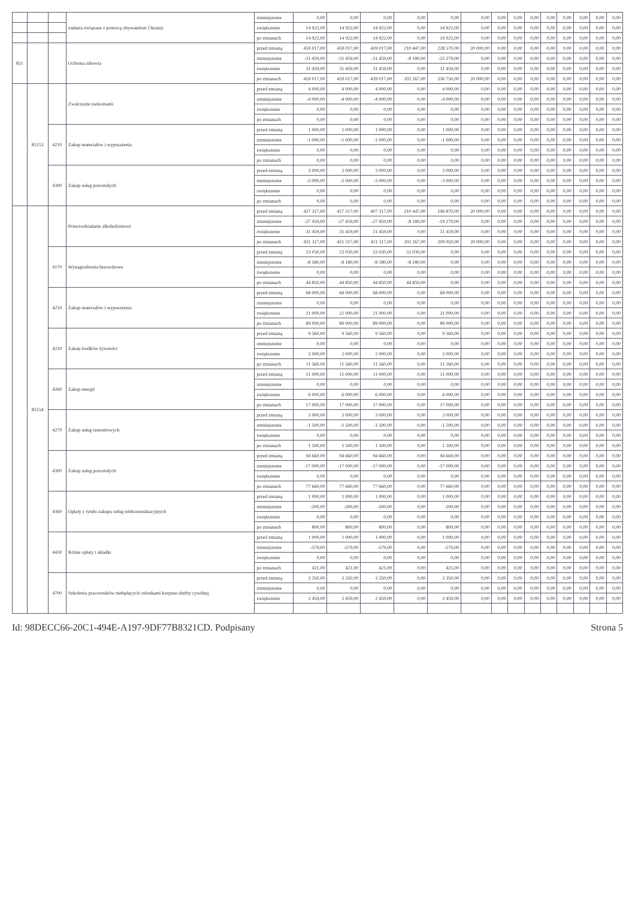| | | | zadania związane z pomocą obywatelom Ukrainy | zmniejszenie | 0,00 | 0,00 | 0,00 | 0,00 | 0,00 | 0,00 | 0,00 | 0,00 | 0,00 | 0,00 | 0,00 | 0,00 | 0,00 | 0,00 |
| | | | | zwiększenie | 14 922,00 | 14 922,00 | 14 922,00 | 0,00 | 14 922,00 | 0,00 | 0,00 | 0,00 | 0,00 | 0,00 | 0,00 | 0,00 | 0,00 | 0,00 |
| | | | | po zmianach | 14 922,00 | 14 922,00 | 14 922,00 | 0,00 | 14 922,00 | 0,00 | 0,00 | 0,00 | 0,00 | 0,00 | 0,00 | 0,00 | 0,00 | 0,00 |
| 851 | | | Ochrona zdrowia | przed zmianą | 459 017,00 | 459 017,00 | 439 017,00 | 210 447,00 | 228 570,00 | 20 000,00 | 0,00 | 0,00 | 0,00 | 0,00 | 0,00 | 0,00 | 0,00 | 0,00 |
| | | | | zmniejszenie | -31 459,00 | -31 459,00 | -31 459,00 | -8 180,00 | -23 279,00 | 0,00 | 0,00 | 0,00 | 0,00 | 0,00 | 0,00 | 0,00 | 0,00 | 0,00 |
| | | | | zwiększenie | 31 459,00 | 31 459,00 | 31 459,00 | 0,00 | 31 459,00 | 0,00 | 0,00 | 0,00 | 0,00 | 0,00 | 0,00 | 0,00 | 0,00 | 0,00 |
| | | | | po zmianach | 459 017,00 | 459 017,00 | 439 017,00 | 202 267,00 | 236 750,00 | 20 000,00 | 0,00 | 0,00 | 0,00 | 0,00 | 0,00 | 0,00 | 0,00 | 0,00 |
| | 85153 | | Zwalczanie narkomanii | przed zmianą | 4 000,00 | 4 000,00 | 4 000,00 | 0,00 | 4 000,00 | 0,00 | 0,00 | 0,00 | 0,00 | 0,00 | 0,00 | 0,00 | 0,00 | 0,00 |
| | | | | zmniejszenie | -4 000,00 | -4 000,00 | -4 000,00 | 0,00 | -4 000,00 | 0,00 | 0,00 | 0,00 | 0,00 | 0,00 | 0,00 | 0,00 | 0,00 | 0,00 |
| | | | | zwiększenie | 0,00 | 0,00 | 0,00 | 0,00 | 0,00 | 0,00 | 0,00 | 0,00 | 0,00 | 0,00 | 0,00 | 0,00 | 0,00 | 0,00 |
| | | | | po zmianach | 0,00 | 0,00 | 0,00 | 0,00 | 0,00 | 0,00 | 0,00 | 0,00 | 0,00 | 0,00 | 0,00 | 0,00 | 0,00 | 0,00 |
| | | 4210 | Zakup materiałów i wyposażenia | przed zmianą | 1 000,00 | 1 000,00 | 1 000,00 | 0,00 | 1 000,00 | 0,00 | 0,00 | 0,00 | 0,00 | 0,00 | 0,00 | 0,00 | 0,00 | 0,00 |
| | | | | zmniejszenie | -1 000,00 | -1 000,00 | -1 000,00 | 0,00 | -1 000,00 | 0,00 | 0,00 | 0,00 | 0,00 | 0,00 | 0,00 | 0,00 | 0,00 | 0,00 |
| | | | | zwiększenie | 0,00 | 0,00 | 0,00 | 0,00 | 0,00 | 0,00 | 0,00 | 0,00 | 0,00 | 0,00 | 0,00 | 0,00 | 0,00 | 0,00 |
| | | | | po zmianach | 0,00 | 0,00 | 0,00 | 0,00 | 0,00 | 0,00 | 0,00 | 0,00 | 0,00 | 0,00 | 0,00 | 0,00 | 0,00 | 0,00 |
| | | 4300 | Zakup usług pozostałych | przed zmianą | 3 000,00 | 3 000,00 | 3 000,00 | 0,00 | 3 000,00 | 0,00 | 0,00 | 0,00 | 0,00 | 0,00 | 0,00 | 0,00 | 0,00 | 0,00 |
| | | | | zmniejszenie | -3 000,00 | -3 000,00 | -3 000,00 | 0,00 | -3 000,00 | 0,00 | 0,00 | 0,00 | 0,00 | 0,00 | 0,00 | 0,00 | 0,00 | 0,00 |
| | | | | zwiększenie | 0,00 | 0,00 | 0,00 | 0,00 | 0,00 | 0,00 | 0,00 | 0,00 | 0,00 | 0,00 | 0,00 | 0,00 | 0,00 | 0,00 |
| | | | | po zmianach | 0,00 | 0,00 | 0,00 | 0,00 | 0,00 | 0,00 | 0,00 | 0,00 | 0,00 | 0,00 | 0,00 | 0,00 | 0,00 | 0,00 |
| | 85154 | | Przeciwdziałanie alkoholizmowi | przed zmianą | 427 317,00 | 427 317,00 | 407 317,00 | 210 447,00 | 196 870,00 | 20 000,00 | 0,00 | 0,00 | 0,00 | 0,00 | 0,00 | 0,00 | 0,00 | 0,00 |
| | | | | zmniejszenie | -27 459,00 | -27 459,00 | -27 459,00 | -8 180,00 | -19 279,00 | 0,00 | 0,00 | 0,00 | 0,00 | 0,00 | 0,00 | 0,00 | 0,00 | 0,00 |
| | | | | zwiększenie | 31 459,00 | 31 459,00 | 31 459,00 | 0,00 | 31 459,00 | 0,00 | 0,00 | 0,00 | 0,00 | 0,00 | 0,00 | 0,00 | 0,00 | 0,00 |
| | | | | po zmianach | 431 317,00 | 431 317,00 | 411 317,00 | 202 267,00 | 209 050,00 | 20 000,00 | 0,00 | 0,00 | 0,00 | 0,00 | 0,00 | 0,00 | 0,00 | 0,00 |
| | | 4170 | Wynagrodzenia bezosobowe | przed zmianą | 53 030,00 | 53 030,00 | 53 030,00 | 53 030,00 | 0,00 | 0,00 | 0,00 | 0,00 | 0,00 | 0,00 | 0,00 | 0,00 | 0,00 | 0,00 |
| | | | | zmniejszenie | -8 180,00 | -8 180,00 | -8 180,00 | -8 180,00 | 0,00 | 0,00 | 0,00 | 0,00 | 0,00 | 0,00 | 0,00 | 0,00 | 0,00 | 0,00 |
| | | | | zwiększenie | 0,00 | 0,00 | 0,00 | 0,00 | 0,00 | 0,00 | 0,00 | 0,00 | 0,00 | 0,00 | 0,00 | 0,00 | 0,00 | 0,00 |
| | | | | po zmianach | 44 850,00 | 44 850,00 | 44 850,00 | 44 850,00 | 0,00 | 0,00 | 0,00 | 0,00 | 0,00 | 0,00 | 0,00 | 0,00 | 0,00 | 0,00 |
| | | 4210 | Zakup materiałów i wyposażenia | przed zmianą | 68 000,00 | 68 000,00 | 68 000,00 | 0,00 | 68 000,00 | 0,00 | 0,00 | 0,00 | 0,00 | 0,00 | 0,00 | 0,00 | 0,00 | 0,00 |
| | | | | zmniejszenie | 0,00 | 0,00 | 0,00 | 0,00 | 0,00 | 0,00 | 0,00 | 0,00 | 0,00 | 0,00 | 0,00 | 0,00 | 0,00 | 0,00 |
| | | | | zwiększenie | 21 000,00 | 21 000,00 | 21 000,00 | 0,00 | 21 000,00 | 0,00 | 0,00 | 0,00 | 0,00 | 0,00 | 0,00 | 0,00 | 0,00 | 0,00 |
| | | | | po zmianach | 89 000,00 | 89 000,00 | 89 000,00 | 0,00 | 89 000,00 | 0,00 | 0,00 | 0,00 | 0,00 | 0,00 | 0,00 | 0,00 | 0,00 | 0,00 |
| | | 4220 | Zakup środków żywności | przed zmianą | 9 560,00 | 9 560,00 | 9 560,00 | 0,00 | 9 560,00 | 0,00 | 0,00 | 0,00 | 0,00 | 0,00 | 0,00 | 0,00 | 0,00 | 0,00 |
| | | | | zmniejszenie | 0,00 | 0,00 | 0,00 | 0,00 | 0,00 | 0,00 | 0,00 | 0,00 | 0,00 | 0,00 | 0,00 | 0,00 | 0,00 | 0,00 |
| | | | | zwiększenie | 2 000,00 | 2 000,00 | 2 000,00 | 0,00 | 2 000,00 | 0,00 | 0,00 | 0,00 | 0,00 | 0,00 | 0,00 | 0,00 | 0,00 | 0,00 |
| | | | | po zmianach | 11 560,00 | 11 560,00 | 11 560,00 | 0,00 | 11 560,00 | 0,00 | 0,00 | 0,00 | 0,00 | 0,00 | 0,00 | 0,00 | 0,00 | 0,00 |
| | | 4260 | Zakup energii | przed zmianą | 11 000,00 | 11 000,00 | 11 000,00 | 0,00 | 11 000,00 | 0,00 | 0,00 | 0,00 | 0,00 | 0,00 | 0,00 | 0,00 | 0,00 | 0,00 |
| | | | | zmniejszenie | 0,00 | 0,00 | 0,00 | 0,00 | 0,00 | 0,00 | 0,00 | 0,00 | 0,00 | 0,00 | 0,00 | 0,00 | 0,00 | 0,00 |
| | | | | zwiększenie | 6 000,00 | 6 000,00 | 6 000,00 | 0,00 | 6 000,00 | 0,00 | 0,00 | 0,00 | 0,00 | 0,00 | 0,00 | 0,00 | 0,00 | 0,00 |
| | | | | po zmianach | 17 000,00 | 17 000,00 | 17 000,00 | 0,00 | 17 000,00 | 0,00 | 0,00 | 0,00 | 0,00 | 0,00 | 0,00 | 0,00 | 0,00 | 0,00 |
| | | 4270 | Zakup usług remontowych | przed zmianą | 3 000,00 | 3 000,00 | 3 000,00 | 0,00 | 3 000,00 | 0,00 | 0,00 | 0,00 | 0,00 | 0,00 | 0,00 | 0,00 | 0,00 | 0,00 |
| | | | | zmniejszenie | -1 500,00 | -1 500,00 | -1 500,00 | 0,00 | -1 500,00 | 0,00 | 0,00 | 0,00 | 0,00 | 0,00 | 0,00 | 0,00 | 0,00 | 0,00 |
| | | | | zwiększenie | 0,00 | 0,00 | 0,00 | 0,00 | 0,00 | 0,00 | 0,00 | 0,00 | 0,00 | 0,00 | 0,00 | 0,00 | 0,00 | 0,00 |
| | | | | po zmianach | 1 500,00 | 1 500,00 | 1 500,00 | 0,00 | 1 500,00 | 0,00 | 0,00 | 0,00 | 0,00 | 0,00 | 0,00 | 0,00 | 0,00 | 0,00 |
| | | 4300 | Zakup usług pozostałych | przed zmianą | 94 660,00 | 94 660,00 | 94 660,00 | 0,00 | 94 660,00 | 0,00 | 0,00 | 0,00 | 0,00 | 0,00 | 0,00 | 0,00 | 0,00 | 0,00 |
| | | | | zmniejszenie | -17 000,00 | -17 000,00 | -17 000,00 | 0,00 | -17 000,00 | 0,00 | 0,00 | 0,00 | 0,00 | 0,00 | 0,00 | 0,00 | 0,00 | 0,00 |
| | | | | zwiększenie | 0,00 | 0,00 | 0,00 | 0,00 | 0,00 | 0,00 | 0,00 | 0,00 | 0,00 | 0,00 | 0,00 | 0,00 | 0,00 | 0,00 |
| | | | | po zmianach | 77 660,00 | 77 660,00 | 77 660,00 | 0,00 | 77 660,00 | 0,00 | 0,00 | 0,00 | 0,00 | 0,00 | 0,00 | 0,00 | 0,00 | 0,00 |
| | | 4360 | Opłaty z tytułu zakupu usług telekomunikacyjnych | przed zmianą | 1 000,00 | 1 000,00 | 1 000,00 | 0,00 | 1 000,00 | 0,00 | 0,00 | 0,00 | 0,00 | 0,00 | 0,00 | 0,00 | 0,00 | 0,00 |
| | | | | zmniejszenie | -200,00 | -200,00 | -200,00 | 0,00 | -200,00 | 0,00 | 0,00 | 0,00 | 0,00 | 0,00 | 0,00 | 0,00 | 0,00 | 0,00 |
| | | | | zwiększenie | 0,00 | 0,00 | 0,00 | 0,00 | 0,00 | 0,00 | 0,00 | 0,00 | 0,00 | 0,00 | 0,00 | 0,00 | 0,00 | 0,00 |
| | | | | po zmianach | 800,00 | 800,00 | 800,00 | 0,00 | 800,00 | 0,00 | 0,00 | 0,00 | 0,00 | 0,00 | 0,00 | 0,00 | 0,00 | 0,00 |
| | | 4430 | Różne opłaty i składki | przed zmianą | 1 000,00 | 1 000,00 | 1 000,00 | 0,00 | 1 000,00 | 0,00 | 0,00 | 0,00 | 0,00 | 0,00 | 0,00 | 0,00 | 0,00 | 0,00 |
| | | | | zmniejszenie | -579,00 | -579,00 | -579,00 | 0,00 | -579,00 | 0,00 | 0,00 | 0,00 | 0,00 | 0,00 | 0,00 | 0,00 | 0,00 | 0,00 |
| | | | | zwiększenie | 0,00 | 0,00 | 0,00 | 0,00 | 0,00 | 0,00 | 0,00 | 0,00 | 0,00 | 0,00 | 0,00 | 0,00 | 0,00 | 0,00 |
| | | | | po zmianach | 421,00 | 421,00 | 421,00 | 0,00 | 421,00 | 0,00 | 0,00 | 0,00 | 0,00 | 0,00 | 0,00 | 0,00 | 0,00 | 0,00 |
| | | 4700 | Szkolenia pracowników niebędących członkami korpusu służby cywilnej | przed zmianą | 3 350,00 | 3 350,00 | 3 350,00 | 0,00 | 3 350,00 | 0,00 | 0,00 | 0,00 | 0,00 | 0,00 | 0,00 | 0,00 | 0,00 | 0,00 |
| | | | | zmniejszenie | 0,00 | 0,00 | 0,00 | 0,00 | 0,00 | 0,00 | 0,00 | 0,00 | 0,00 | 0,00 | 0,00 | 0,00 | 0,00 | 0,00 |
| | | | | zwiększenie | 2 459,00 | 2 459,00 | 2 459,00 | 0,00 | 2 459,00 | 0,00 | 0,00 | 0,00 | 0,00 | 0,00 | 0,00 | 0,00 | 0,00 | 0,00 |
Id: 98DECC66-20C1-494E-A197-9DF77B8321CD. Podpisany Strona 5